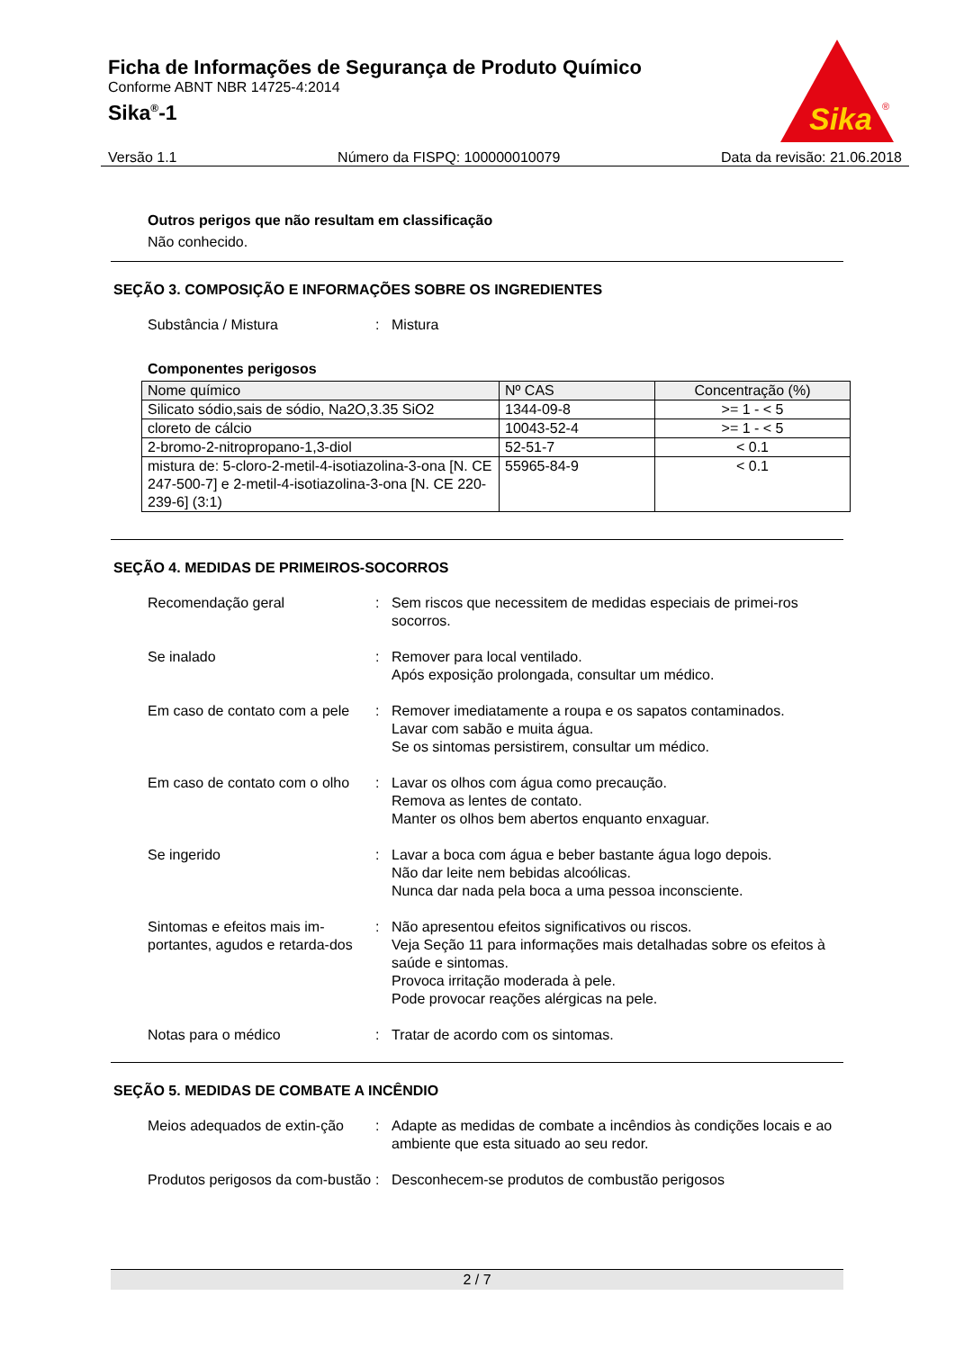Ficha de Informações de Segurança de Produto Químico
Conforme ABNT NBR 14725-4:2014
Sika<sup>®</sup>-1
Sika
®
Versão 1.1 Número da FISPQ: 100000010079 Data da revisão: 21.06.2018
Outros perigos que não resultam em classificação
Não conhecido.
SEÇÃO 3. COMPOSIÇÃO E INFORMAÇÕES SOBRE OS INGREDIENTES
Substância / Mistura : Mistura
Componentes perigosos
| Nome químico | Nº CAS | Concentração (%) |
| --- | --- | --- |
| Silicato sódio,sais de sódio, Na2O,3.35 SiO2 | 1344-09-8 | >= 1 - < 5 |
| cloreto de cálcio | 10043-52-4 | >= 1 - < 5 |
| 2-bromo-2-nitropropano-1,3-diol | 52-51-7 | < 0.1 |
| mistura de: 5-cloro-2-metil-4-isotiazolina-3-ona [N. CE 247-500-7] e 2-metil-4-isotiazolina-3-ona [N. CE 220-239-6] (3:1) | 55965-84-9 | < 0.1 |
SEÇÃO 4. MEDIDAS DE PRIMEIROS-SOCORROS
Recomendação geral : Sem riscos que necessitem de medidas especiais de primei-ros socorros.
Se inalado : Remover para local ventilado.
Após exposição prolongada, consultar um médico.
Em caso de contato com a pele
: Remover imediatamente a roupa e os sapatos contaminados.
Lavar com sabão e muita água.
Se os sintomas persistirem, consultar um médico.
Em caso de contato com o olho
: Lavar os olhos com água como precaução.
Remova as lentes de contato.
Manter os olhos bem abertos enquanto enxaguar.
Se ingerido : Lavar a boca com água e beber bastante água logo depois.
Não dar leite nem bebidas alcoólicas.
Nunca dar nada pela boca a uma pessoa inconsciente.
Sintomas e efeitos mais im-portantes, agudos e retarda-dos
: Não apresentou efeitos significativos ou riscos.
Veja Seção 11 para informações mais detalhadas sobre os efeitos à saúde e sintomas.
Provoca irritação moderada à pele.
Pode provocar reações alérgicas na pele.
Notas para o médico : Tratar de acordo com os sintomas.
SEÇÃO 5. MEDIDAS DE COMBATE A INCÊNDIO
Meios adequados de extin-ção
: Adapte as medidas de combate a incêndios às condições locais e ao ambiente que esta situado ao seu redor.
Produtos perigosos da com-bustão
: Desconhecem-se produtos de combustão perigosos
2 / 7